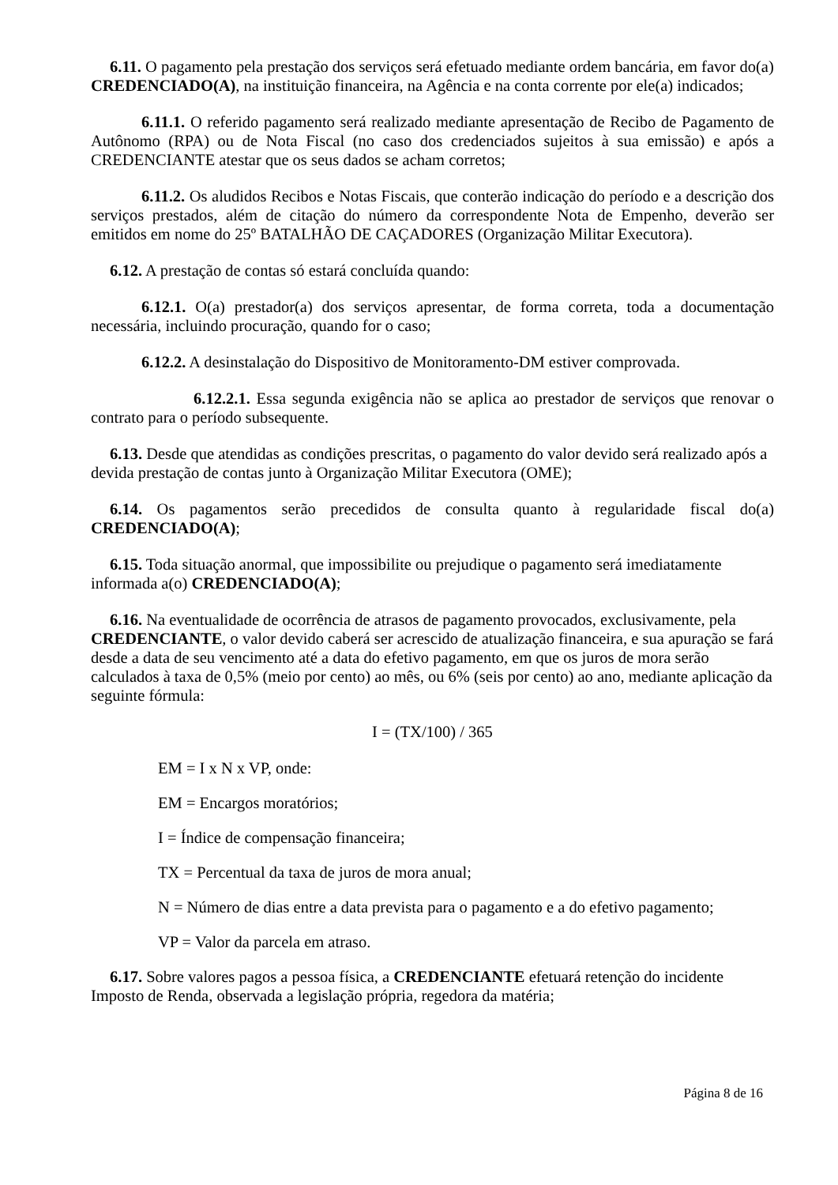6.11. O pagamento pela prestação dos serviços será efetuado mediante ordem bancária, em favor do(a) CREDENCIADO(A), na instituição financeira, na Agência e na conta corrente por ele(a) indicados;
6.11.1. O referido pagamento será realizado mediante apresentação de Recibo de Pagamento de Autônomo (RPA) ou de Nota Fiscal (no caso dos credenciados sujeitos à sua emissão) e após a CREDENCIANTE atestar que os seus dados se acham corretos;
6.11.2. Os aludidos Recibos e Notas Fiscais, que conterão indicação do período e a descrição dos serviços prestados, além de citação do número da correspondente Nota de Empenho, deverão ser emitidos em nome do 25º BATALHÃO DE CAÇADORES (Organização Militar Executora).
6.12. A prestação de contas só estará concluída quando:
6.12.1. O(a) prestador(a) dos serviços apresentar, de forma correta, toda a documentação necessária, incluindo procuração, quando for o caso;
6.12.2. A desinstalação do Dispositivo de Monitoramento-DM estiver comprovada.
6.12.2.1. Essa segunda exigência não se aplica ao prestador de serviços que renovar o contrato para o período subsequente.
6.13. Desde que atendidas as condições prescritas, o pagamento do valor devido será realizado após a devida prestação de contas junto à Organização Militar Executora (OME);
6.14. Os pagamentos serão precedidos de consulta quanto à regularidade fiscal do(a) CREDENCIADO(A);
6.15. Toda situação anormal, que impossibilite ou prejudique o pagamento será imediatamente informada a(o) CREDENCIADO(A);
6.16. Na eventualidade de ocorrência de atrasos de pagamento provocados, exclusivamente, pela CREDENCIANTE, o valor devido caberá ser acrescido de atualização financeira, e sua apuração se fará desde a data de seu vencimento até a data do efetivo pagamento, em que os juros de mora serão calculados à taxa de 0,5% (meio por cento) ao mês, ou 6% (seis por cento) ao ano, mediante aplicação da seguinte fórmula:
I = (TX/100) / 365
EM = I x N x VP, onde:
EM = Encargos moratórios;
I = Índice de compensação financeira;
TX = Percentual da taxa de juros de mora anual;
N = Número de dias entre a data prevista para o pagamento e a do efetivo pagamento;
VP = Valor da parcela em atraso.
6.17. Sobre valores pagos a pessoa física, a CREDENCIANTE efetuará retenção do incidente Imposto de Renda, observada a legislação própria, regedora da matéria;
Página 8 de 16